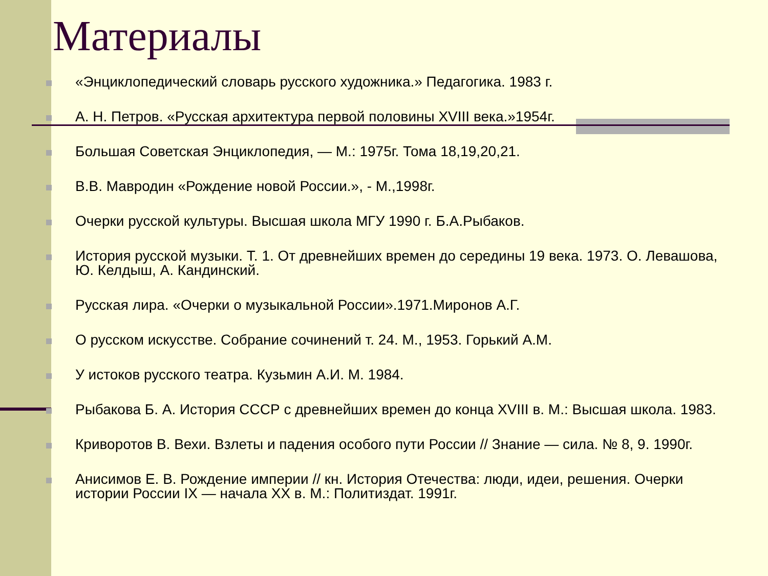Материалы
«Энциклопедический словарь русского художника.» Педагогика. 1983 г.
А. Н. Петров. «Русская архитектура первой половины XVIII века.»1954г.
Большая Советская Энциклопедия, — М.: 1975г. Тома 18,19,20,21.
В.В. Мавродин «Рождение новой России.», - М.,1998г.
Очерки русской культуры. Высшая школа МГУ 1990 г. Б.А.Рыбаков.
История русской музыки. Т. 1. От древнейших времен до середины 19 века. 1973. О. Левашова, Ю. Келдыш, А. Кандинский.
Русская лира. «Очерки о музыкальной России».1971.Миронов А.Г.
О русском искусстве. Собрание сочинений т. 24. М., 1953. Горький А.М.
У истоков русского театра. Кузьмин А.И. М. 1984.
Рыбакова Б. А. История СССР с древнейших времен до конца XVIII в. М.: Высшая школа. 1983.
Криворотов В. Вехи. Взлеты и падения особого пути России // Знание — сила. № 8, 9. 1990г.
Анисимов Е. В. Рождение империи // кн. История Отечества: люди, идеи, решения. Очерки истории России IX — начала XX в. М.: Политиздат. 1991г.